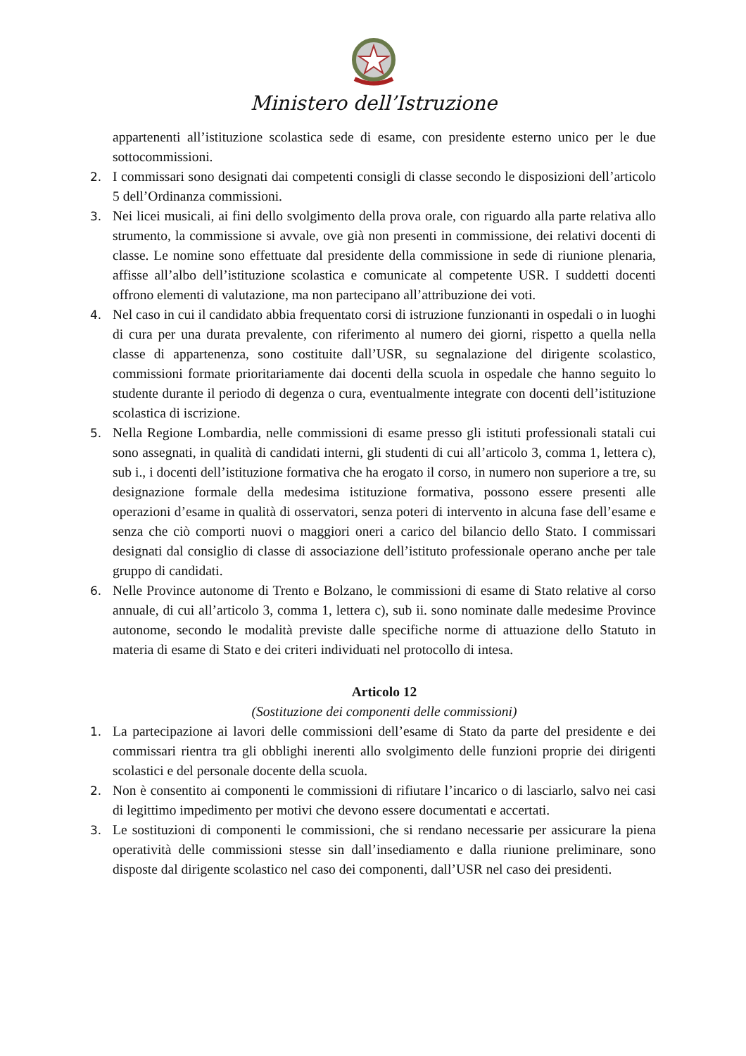Ministero dell’Istruzione
appartenenti all’istituzione scolastica sede di esame, con presidente esterno unico per le due sottocommissioni.
2. I commissari sono designati dai competenti consigli di classe secondo le disposizioni dell’articolo 5 dell’Ordinanza commissioni.
3. Nei licei musicali, ai fini dello svolgimento della prova orale, con riguardo alla parte relativa allo strumento, la commissione si avvale, ove già non presenti in commissione, dei relativi docenti di classe. Le nomine sono effettuate dal presidente della commissione in sede di riunione plenaria, affisse all’albo dell’istituzione scolastica e comunicate al competente USR. I suddetti docenti offrono elementi di valutazione, ma non partecipano all’attribuzione dei voti.
4. Nel caso in cui il candidato abbia frequentato corsi di istruzione funzionanti in ospedali o in luoghi di cura per una durata prevalente, con riferimento al numero dei giorni, rispetto a quella nella classe di appartenenza, sono costituite dall’USR, su segnalazione del dirigente scolastico, commissioni formate prioritariamente dai docenti della scuola in ospedale che hanno seguito lo studente durante il periodo di degenza o cura, eventualmente integrate con docenti dell’istituzione scolastica di iscrizione.
5. Nella Regione Lombardia, nelle commissioni di esame presso gli istituti professionali statali cui sono assegnati, in qualità di candidati interni, gli studenti di cui all’articolo 3, comma 1, lettera c), sub i., i docenti dell’istituzione formativa che ha erogato il corso, in numero non superiore a tre, su designazione formale della medesima istituzione formativa, possono essere presenti alle operazioni d’esame in qualità di osservatori, senza poteri di intervento in alcuna fase dell’esame e senza che ciò comporti nuovi o maggiori oneri a carico del bilancio dello Stato. I commissari designati dal consiglio di classe di associazione dell’istituto professionale operano anche per tale gruppo di candidati.
6. Nelle Province autonome di Trento e Bolzano, le commissioni di esame di Stato relative al corso annuale, di cui all’articolo 3, comma 1, lettera c), sub ii. sono nominate dalle medesime Province autonome, secondo le modalità previste dalle specifiche norme di attuazione dello Statuto in materia di esame di Stato e dei criteri individuati nel protocollo di intesa.
Articolo 12
(Sostituzione dei componenti delle commissioni)
1. La partecipazione ai lavori delle commissioni dell’esame di Stato da parte del presidente e dei commissari rientra tra gli obblighi inerenti allo svolgimento delle funzioni proprie dei dirigenti scolastici e del personale docente della scuola.
2. Non è consentito ai componenti le commissioni di rifiutare l’incarico o di lasciarlo, salvo nei casi di legittimo impedimento per motivi che devono essere documentati e accertati.
3. Le sostituzioni di componenti le commissioni, che si rendano necessarie per assicurare la piena operatività delle commissioni stesse sin dall’insediamento e dalla riunione preliminare, sono disposte dal dirigente scolastico nel caso dei componenti, dall’USR nel caso dei presidenti.